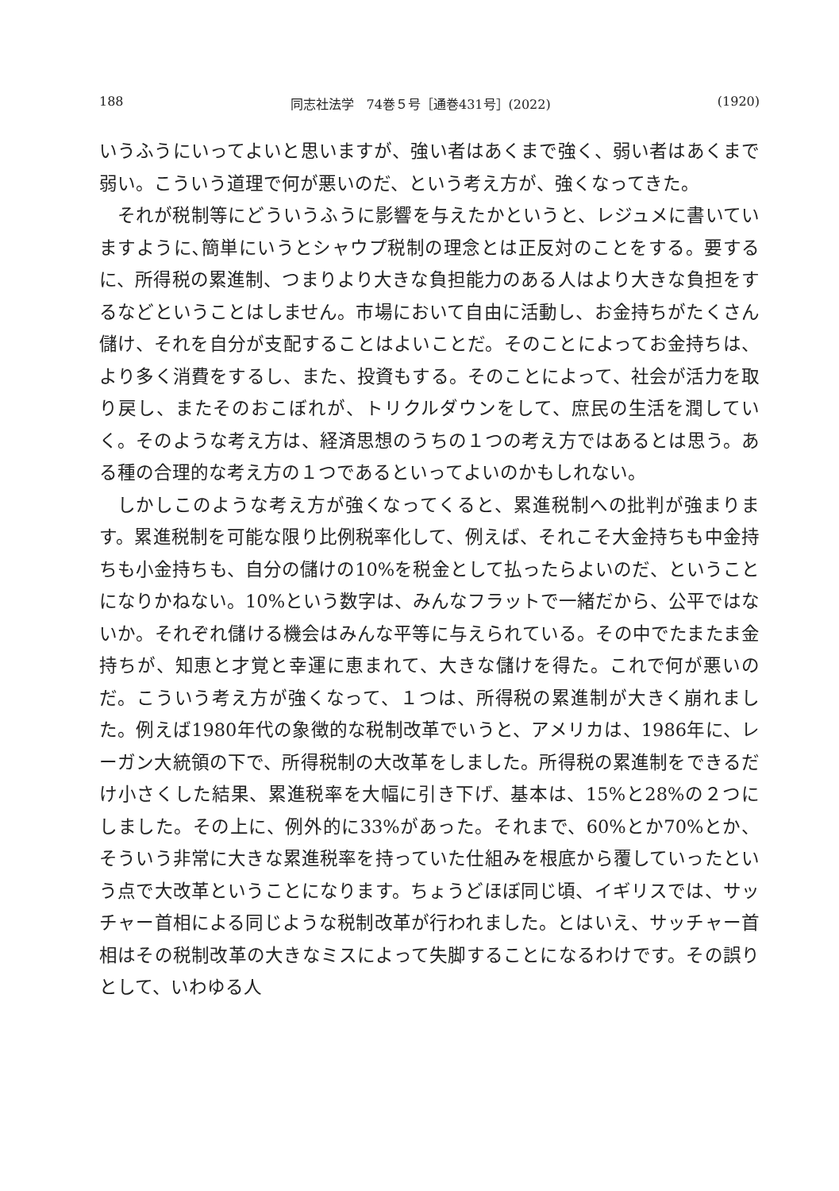188 同志社法学　74巻５号［通巻431号］(2022) (1920)
いうふうにいってよいと思いますが、強い者はあくまで強く、弱い者はあくまで弱い。こういう道理で何が悪いのだ、という考え方が、強くなってきた。
それが税制等にどういうふうに影響を与えたかというと、レジュメに書いていますように､簡単にいうとシャウプ税制の理念とは正反対のことをする。要するに、所得税の累進制、つまりより大きな負担能力のある人はより大きな負担をするなどということはしません。市場において自由に活動し、お金持ちがたくさん儲け、それを自分が支配することはよいことだ。そのことによってお金持ちは、より多く消費をするし、また、投資もする。そのことによって、社会が活力を取り戻し、またそのおこぼれが、トリクルダウンをして、庶民の生活を潤していく。そのような考え方は、経済思想のうちの１つの考え方ではあるとは思う。ある種の合理的な考え方の１つであるといってよいのかもしれない。
しかしこのような考え方が強くなってくると、累進税制への批判が強まります。累進税制を可能な限り比例税率化して、例えば、それこそ大金持ちも中金持ちも小金持ちも、自分の儲けの10%を税金として払ったらよいのだ、ということになりかねない。10%という数字は、みんなフラットで一緒だから、公平ではないか。それぞれ儲ける機会はみんな平等に与えられている。その中でたまたま金持ちが、知恵と才覚と幸運に恵まれて、大きな儲けを得た。これで何が悪いのだ。こういう考え方が強くなって、１つは、所得税の累進制が大きく崩れました。例えば1980年代の象徴的な税制改革でいうと、アメリカは、1986年に、レーガン大統領の下で、所得税制の大改革をしました。所得税の累進制をできるだけ小さくした結果、累進税率を大幅に引き下げ、基本は、15%と28%の２つにしました。その上に、例外的に33%があった。それまで、60%とか70%とか、そういう非常に大きな累進税率を持っていた仕組みを根底から覆していったという点で大改革ということになります。ちょうどほぼ同じ頃、イギリスでは、サッチャー首相による同じような税制改革が行われました。とはいえ、サッチャー首相はその税制改革の大きなミスによって失脚することになるわけです。その誤りとして、いわゆる人